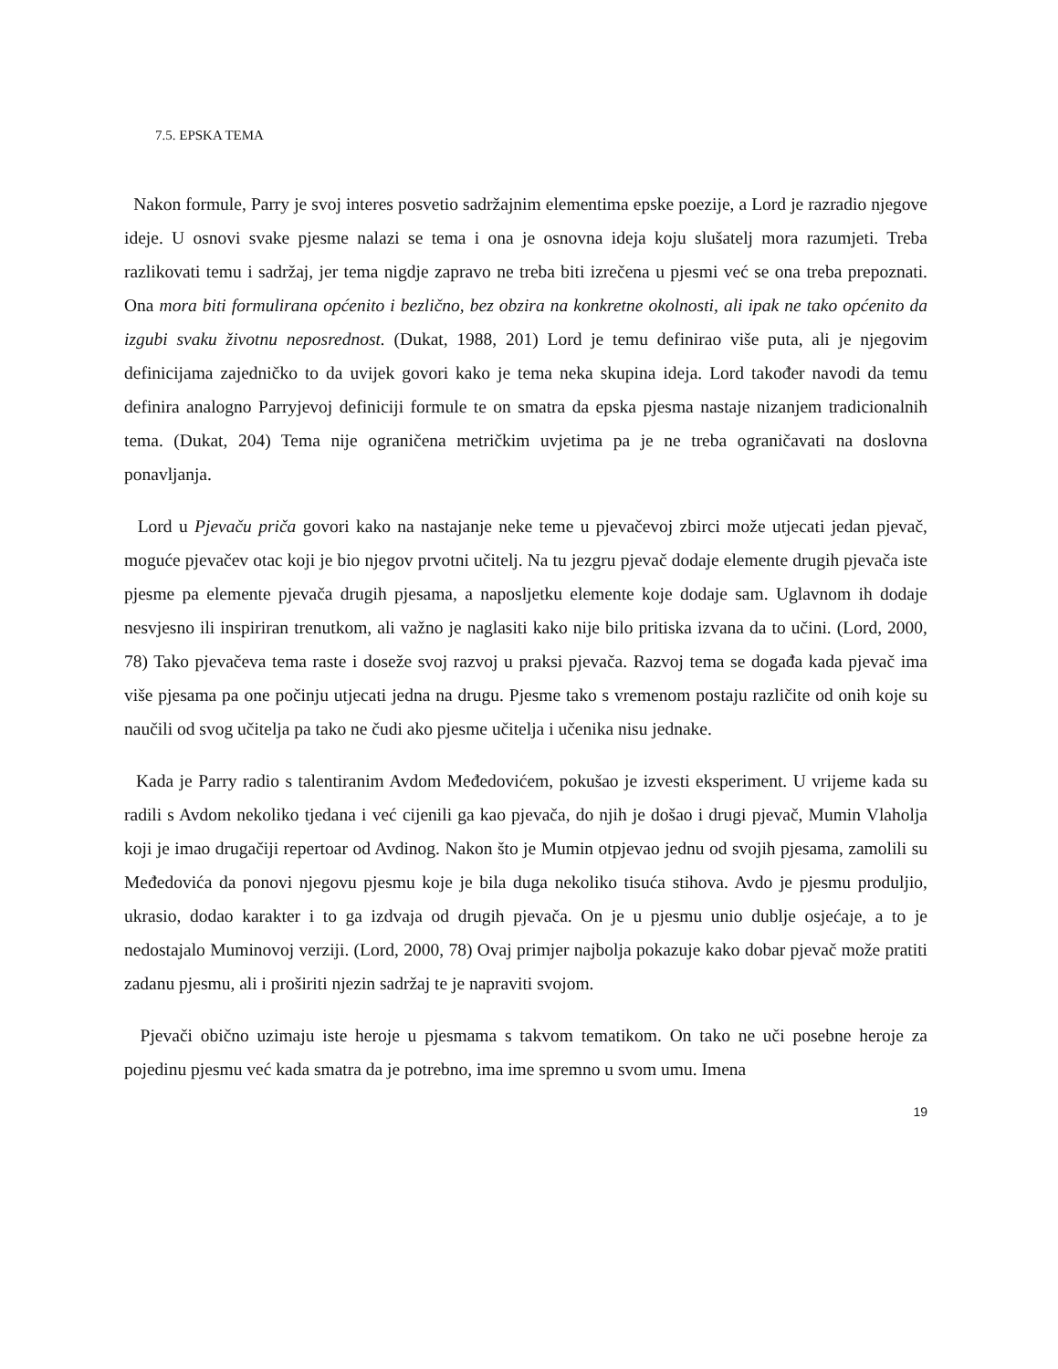7.5. EPSKA TEMA
Nakon formule, Parry je svoj interes posvetio sadržajnim elementima epske poezije, a Lord je razradio njegove ideje. U osnovi svake pjesme nalazi se tema i ona je osnovna ideja koju slušatelj mora razumjeti. Treba razlikovati temu i sadržaj, jer tema nigdje zapravo ne treba biti izrečena u pjesmi već se ona treba prepoznati. Ona mora biti formulirana općenito i bezlično, bez obzira na konkretne okolnosti, ali ipak ne tako općenito da izgubi svaku životnu neposrednost. (Dukat, 1988, 201) Lord je temu definirao više puta, ali je njegovim definicijama zajedničko to da uvijek govori kako je tema neka skupina ideja. Lord također navodi da temu definira analogno Parryjevoj definiciji formule te on smatra da epska pjesma nastaje nizanjem tradicionalnih tema. (Dukat, 204) Tema nije ograničena metričkim uvjetima pa je ne treba ograničavati na doslovna ponavljanja.
Lord u Pjevaču priča govori kako na nastajanje neke teme u pjevačevoj zbirci može utjecati jedan pjevač, moguće pjevačev otac koji je bio njegov prvotni učitelj. Na tu jezgru pjevač dodaje elemente drugih pjevača iste pjesme pa elemente pjevača drugih pjesama, a naposljetku elemente koje dodaje sam. Uglavnom ih dodaje nesvjesno ili inspiriran trenutkom, ali važno je naglasiti kako nije bilo pritiska izvana da to učini. (Lord, 2000, 78) Tako pjevačeva tema raste i doseže svoj razvoj u praksi pjevača. Razvoj tema se događa kada pjevač ima više pjesama pa one počinju utjecati jedna na drugu. Pjesme tako s vremenom postaju različite od onih koje su naučili od svog učitelja pa tako ne čudi ako pjesme učitelja i učenika nisu jednake.
Kada je Parry radio s talentiranim Avdom Međedovićem, pokušao je izvesti eksperiment. U vrijeme kada su radili s Avdom nekoliko tjedana i već cijenili ga kao pjevača, do njih je došao i drugi pjevač, Mumin Vlaholja koji je imao drugačiji repertoar od Avdinog. Nakon što je Mumin otpjevao jednu od svojih pjesama, zamolili su Međedovića da ponovi njegovu pjesmu koje je bila duga nekoliko tisuća stihova. Avdo je pjesmu produljio, ukrasio, dodao karakter i to ga izdvaja od drugih pjevača. On je u pjesmu unio dublje osjećaje, a to je nedostajalo Muminovoj verziji. (Lord, 2000, 78) Ovaj primjer najbolja pokazuje kako dobar pjevač može pratiti zadanu pjesmu, ali i proširiti njezin sadržaj te je napraviti svojom.
Pjevači obično uzimaju iste heroje u pjesmama s takvom tematikom. On tako ne uči posebne heroje za pojedinu pjesmu već kada smatra da je potrebno, ima ime spremno u svom umu. Imena
19